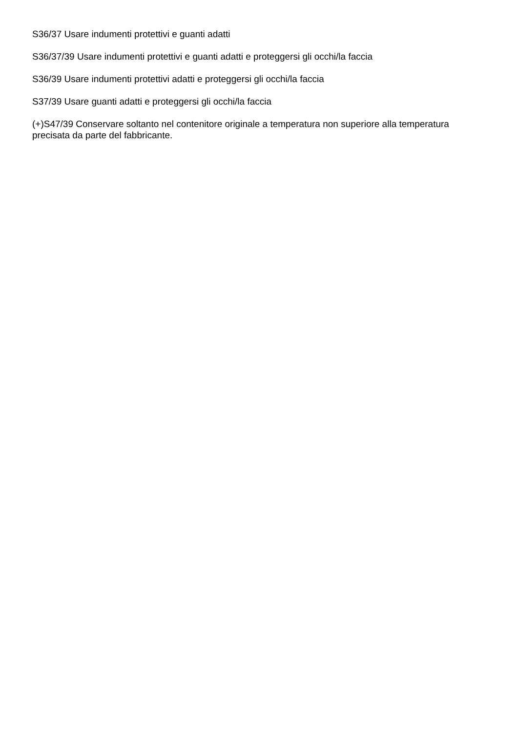S36/37 Usare indumenti protettivi e guanti adatti
S36/37/39 Usare indumenti protettivi e guanti adatti e proteggersi gli occhi/la faccia
S36/39 Usare indumenti protettivi adatti e proteggersi gli occhi/la faccia
S37/39 Usare guanti adatti e proteggersi gli occhi/la faccia
(+)S47/39 Conservare soltanto nel contenitore originale a temperatura non superiore alla temperatura precisata da parte del fabbricante.